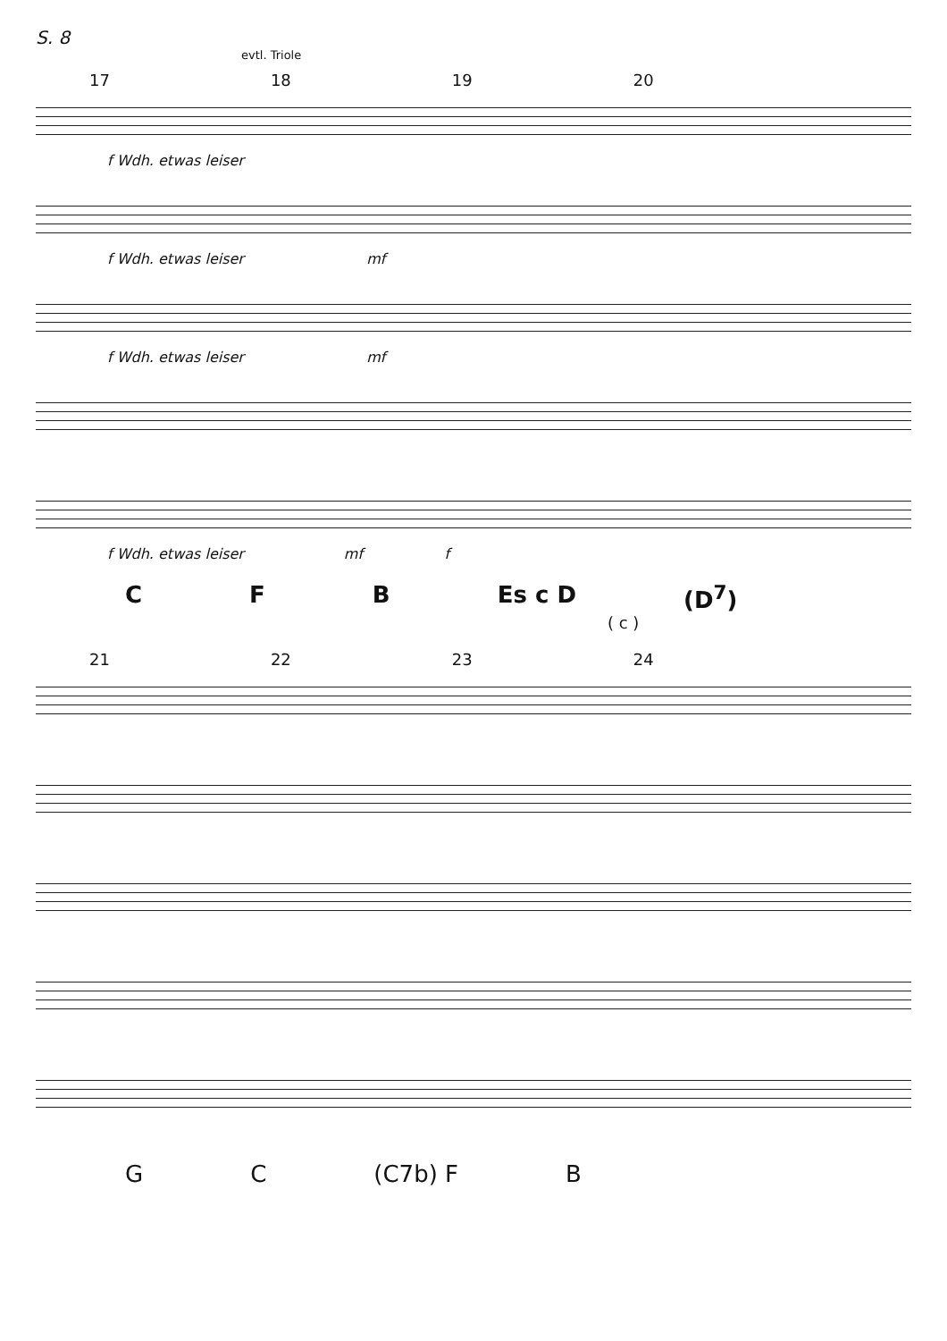S. 8
evtl. Triole
17 18 19 20
f Wdh. etwas leiser
f Wdh. etwas leiser mf
f Wdh. etwas leiser mf
f Wdh. etwas leiser mf f
C F B Es c D (D<sup>7</sup>)
( c )
21 22 23 24
G C (C7b) F B